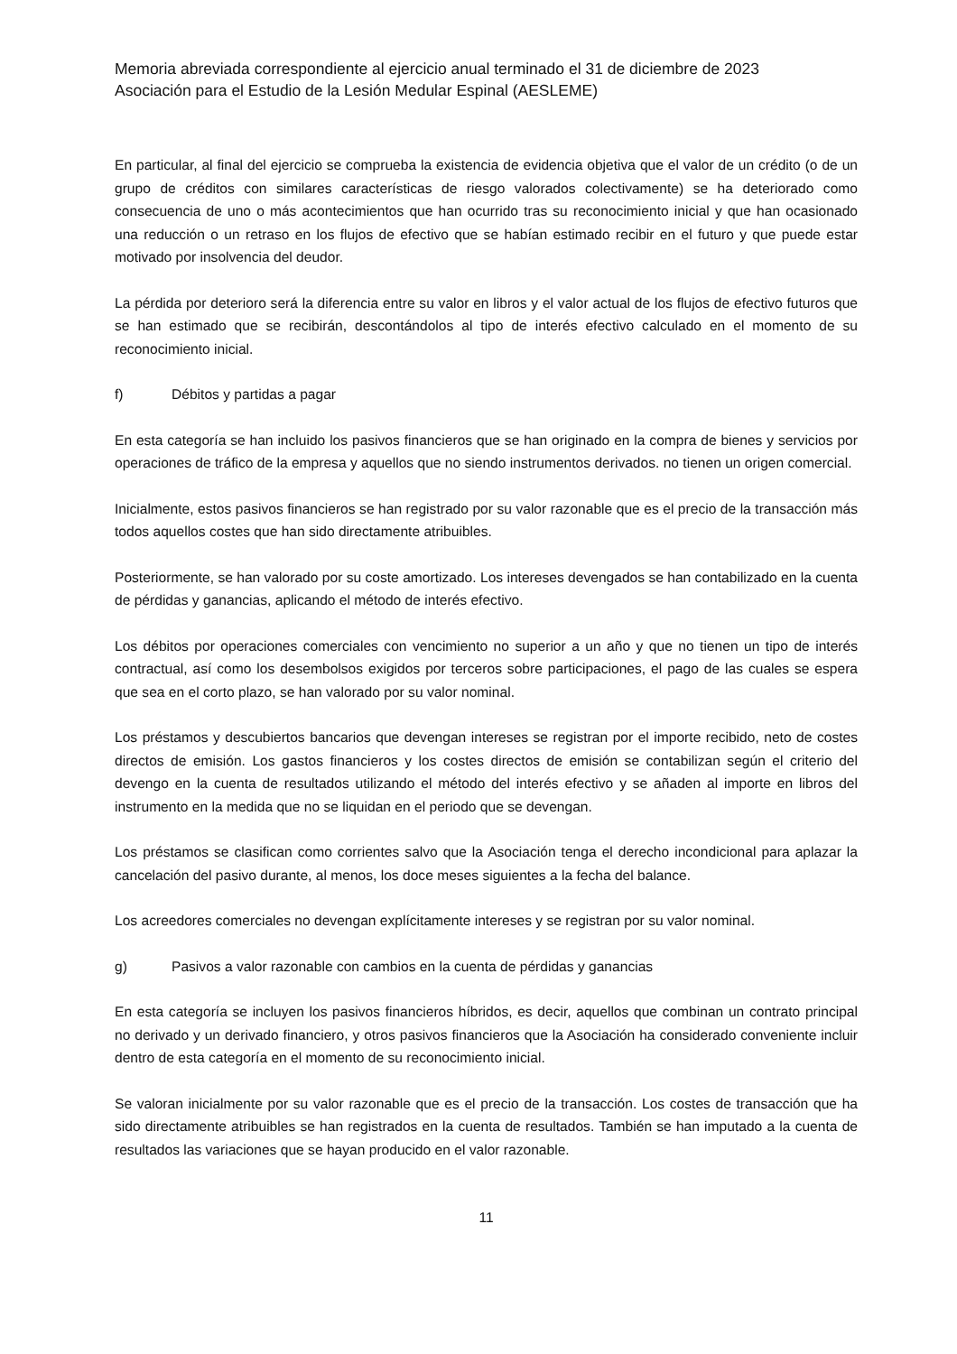Memoria abreviada correspondiente al ejercicio anual terminado el 31 de diciembre de 2023
Asociación para el Estudio de la Lesión Medular Espinal (AESLEME)
En particular, al final del ejercicio se comprueba la existencia de evidencia objetiva que el valor de un crédito (o de un grupo de créditos con similares características de riesgo valorados colectivamente) se ha deteriorado como consecuencia de uno o más acontecimientos que han ocurrido tras su reconocimiento inicial y que han ocasionado una reducción o un retraso en los flujos de efectivo que se habían estimado recibir en el futuro y que puede estar motivado por insolvencia del deudor.
La pérdida por deterioro será la diferencia entre su valor en libros y el valor actual de los flujos de efectivo futuros que se han estimado que se recibirán, descontándolos al tipo de interés efectivo calculado en el momento de su reconocimiento inicial.
f) Débitos y partidas a pagar
En esta categoría se han incluido los pasivos financieros que se han originado en la compra de bienes y servicios por operaciones de tráfico de la empresa y aquellos que no siendo instrumentos derivados. no tienen un origen comercial.
Inicialmente, estos pasivos financieros se han registrado por su valor razonable que es el precio de la transacción más todos aquellos costes que han sido directamente atribuibles.
Posteriormente, se han valorado por su coste amortizado. Los intereses devengados se han contabilizado en la cuenta de pérdidas y ganancias, aplicando el método de interés efectivo.
Los débitos por operaciones comerciales con vencimiento no superior a un año y que no tienen un tipo de interés contractual, así como los desembolsos exigidos por terceros sobre participaciones, el pago de las cuales se espera que sea en el corto plazo, se han valorado por su valor nominal.
Los préstamos y descubiertos bancarios que devengan intereses se registran por el importe recibido, neto de costes directos de emisión. Los gastos financieros y los costes directos de emisión se contabilizan según el criterio del devengo en la cuenta de resultados utilizando el método del interés efectivo y se añaden al importe en libros del instrumento en la medida que no se liquidan en el periodo que se devengan.
Los préstamos se clasifican como corrientes salvo que la Asociación tenga el derecho incondicional para aplazar la cancelación del pasivo durante, al menos, los doce meses siguientes a la fecha del balance.
Los acreedores comerciales no devengan explícitamente intereses y se registran por su valor nominal.
g) Pasivos a valor razonable con cambios en la cuenta de pérdidas y ganancias
En esta categoría se incluyen los pasivos financieros híbridos, es decir, aquellos que combinan un contrato principal no derivado y un derivado financiero, y otros pasivos financieros que la Asociación ha considerado conveniente incluir dentro de esta categoría en el momento de su reconocimiento inicial.
Se valoran inicialmente por su valor razonable que es el precio de la transacción. Los costes de transacción que ha sido directamente atribuibles se han registrados en la cuenta de resultados. También se han imputado a la cuenta de resultados las variaciones que se hayan producido en el valor razonable.
11